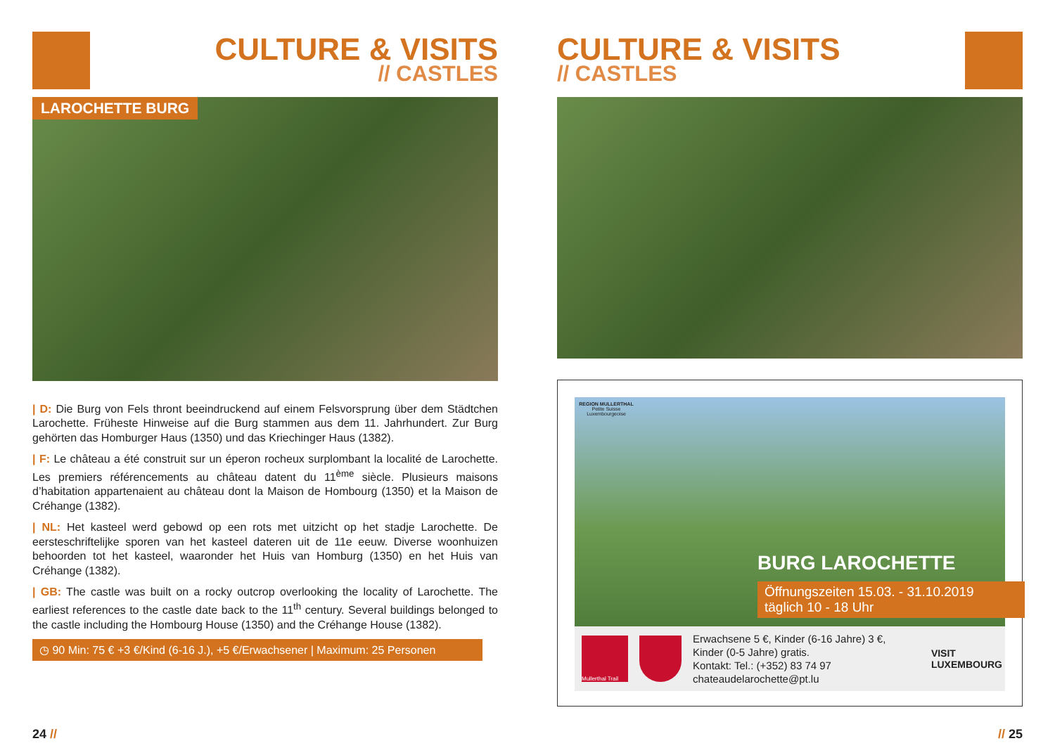CULTURE & VISITS
// CASTLES
LAROCHETTE BURG
| D: Die Burg von Fels thront beeindruckend auf einem Felsvorsprung über dem Städtchen Larochette. Früheste Hinweise auf die Burg stammen aus dem 11. Jahrhundert. Zur Burg gehörten das Homburger Haus (1350) und das Kriechinger Haus (1382).
| F: Le château a été construit sur un éperon rocheux surplombant la localité de Larochette. Les premiers référencements au château datent du 11<sup>ème</sup> siècle. Plusieurs maisons d’habitation appartenaient au château dont la Maison de Hombourg (1350) et la Maison de Créhange (1382).
| NL: Het kasteel werd gebowd op een rots met uitzicht op het stadje Larochette. De eersteschriftelijke sporen van het kasteel dateren uit de 11e eeuw. Diverse woonhuizen behoorden tot het kasteel, waaronder het Huis van Homburg (1350) en het Huis van Créhange (1382).
| GB: The castle was built on a rocky outcrop overlooking the locality of Larochette. The earliest references to the castle date back to the 11<sup>th</sup> century. Several buildings belonged to the castle including the Hombourg House (1350) and the Créhange House (1382).
◷ 90 Min: 75 € +3 €/Kind (6-16 J.), +5 €/Erwachsener | Maximum: 25 Personen
24 //
CULTURE & VISITS
// CASTLES
REGION MULLERTHAL
Petite Suisse
Luxembourgeoise
BURG LAROCHETTE
Öffnungszeiten 15.03. - 31.10.2019
täglich 10 - 18 Uhr
Mullerthal Trail
Erwachsene 5 €, Kinder (6-16 Jahre) 3 €,
Kinder (0-5 Jahre) gratis.
Kontakt: Tel.: (+352) 83 74 97
chateaudelarochette@pt.lu
VISIT
LUXEMBOURG
// 25